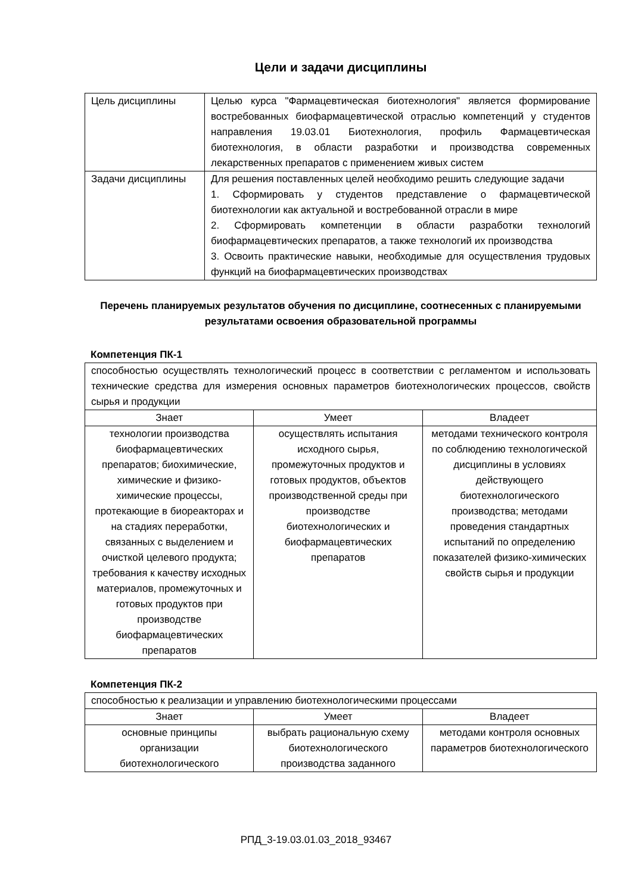Цели и задачи дисциплины
| Цель дисциплины | Целью курса "Фармацевтическая биотехнология" является формирование востребованных биофармацевтической отраслью компетенций у студентов направления 19.03.01 Биотехнология, профиль Фармацевтическая биотехнология, в области разработки и производства современных лекарственных препаратов с применением живых систем |
| Задачи дисциплины | Для решения поставленных целей необходимо решить следующие задачи 1. Сформировать у студентов представление о фармацевтической биотехнологии как актуальной и востребованной отрасли в мире 2. Сформировать компетенции в области разработки технологий биофармацевтических препаратов, а также технологий их производства 3. Освоить практические навыки, необходимые для осуществления трудовых функций на биофармацевтических производствах |
Перечень планируемых результатов обучения по дисциплине, соотнесенных с планируемыми результатами освоения образовательной программы
Компетенция ПК-1
| способностью осуществлять технологический процесс в соответствии с регламентом и использовать технические средства для измерения основных параметров биотехнологических процессов, свойств сырья и продукции | | |
| Знает | Умеет | Владеет |
| технологии производства биофармацевтических препаратов; биохимические, химические и физико-химические процессы, протекающие в биореакторах и на стадиях переработки, связанных с выделением и очисткой целевого продукта; требования к качеству исходных материалов, промежуточных и готовых продуктов при производстве биофармацевтических препаратов | осуществлять испытания исходного сырья, промежуточных продуктов и готовых продуктов, объектов производственной среды при производстве биотехнологических и биофармацевтических препаратов | методами технического контроля по соблюдению технологической дисциплины в условиях действующего биотехнологического производства; методами проведения стандартных испытаний по определению показателей физико-химических свойств сырья и продукции |
Компетенция ПК-2
| способностью к реализации и управлению биотехнологическими процессами | | |
| Знает | Умеет | Владеет |
| основные принципы организации биотехнологического | выбрать рациональную схему биотехнологического производства заданного | методами контроля основных параметров биотехнологического |
РПД_3-19.03.01.03_2018_93467